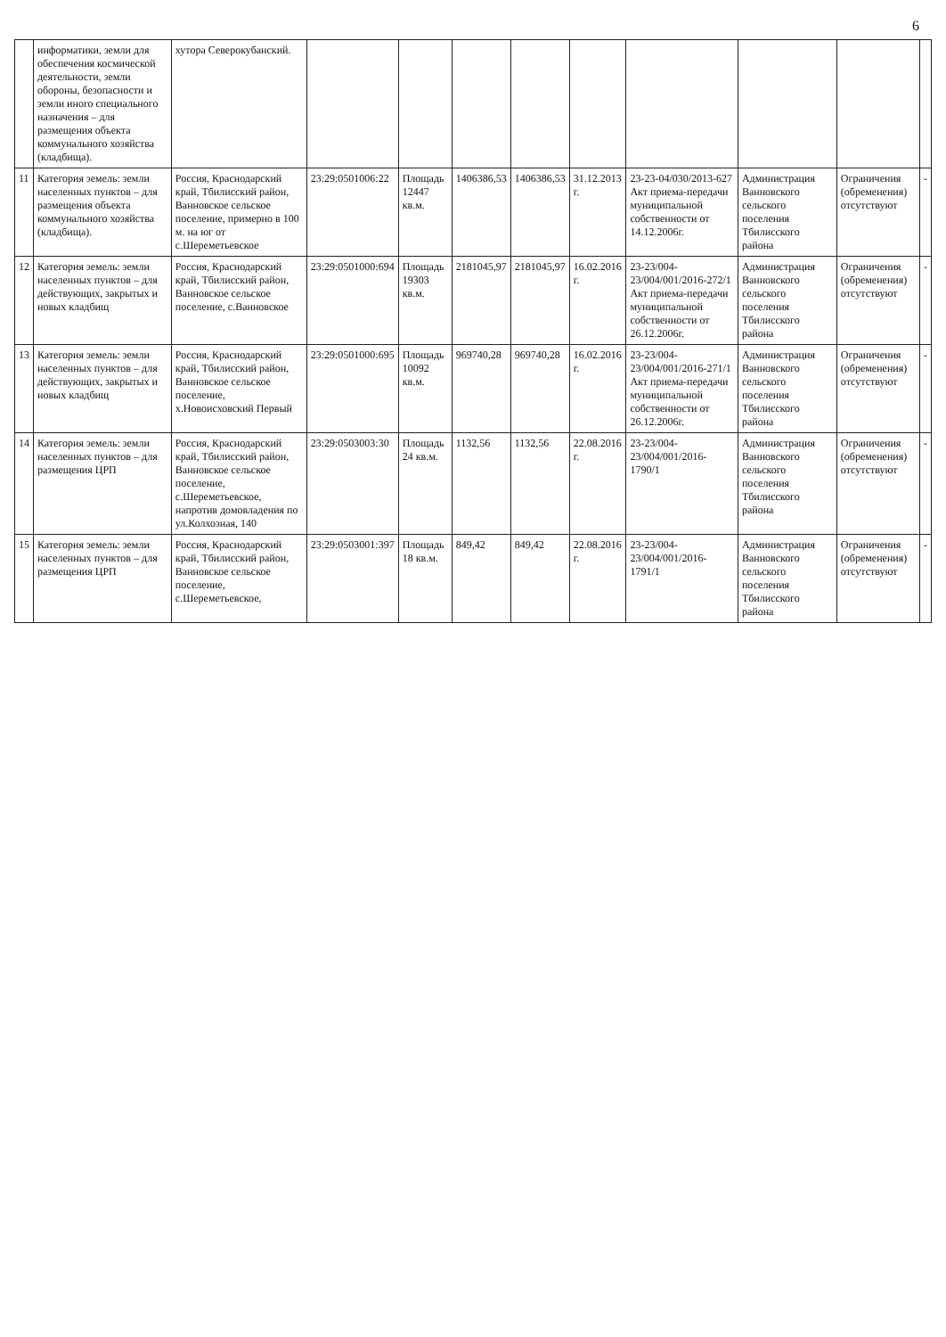6
| | информатики, земли для обеспечения космической деятельности, земли обороны, безопасности и земли иного специального назначения – для размещения объекта коммунального хозяйства (кладбища). | хутора Северокубанский. | | | | | | | | | |
| 11 | Категория земель: земли населенных пунктов – для размещения объекта коммунального хозяйства (кладбища). | Россия, Краснодарский край, Тбилисский район, Ванновское сельское поселение, примерно в 100 м. на юг от с.Шереметьевское | 23:29:0501006:22 | Площадь 12447 кв.м. | 1406386,53 | 1406386,53 | 31.12.2013 г. | 23-23-04/030/2013-627 Акт приема-передачи муниципальной собственности от 14.12.2006г. | Администрация Ванновского сельского поселения Тбилисского района | Ограничения (обременения) отсутствуют | - |
| 12 | Категория земель: земли населенных пунктов – для действующих, закрытых и новых кладбищ | Россия, Краснодарский край, Тбилисский район, Ванновское сельское поселение, с.Ванновское | 23:29:0501000:694 | Площадь 19303 кв.м. | 2181045,97 | 2181045,97 | 16.02.2016 г. | 23-23/004-23/004/001/2016-272/1 Акт приема-передачи муниципальной собственности от 26.12.2006г. | Администрация Ванновского сельского поселения Тбилисского района | Ограничения (обременения) отсутствуют | - |
| 13 | Категория земель: земли населенных пунктов – для действующих, закрытых и новых кладбищ | Россия, Краснодарский край, Тбилисский район, Ванновское сельское поселение, х.Новоисховский Первый | 23:29:0501000:695 | Площадь 10092 кв.м. | 969740,28 | 969740,28 | 16.02.2016 г. | 23-23/004-23/004/001/2016-271/1 Акт приема-передачи муниципальной собственности от 26.12.2006г. | Администрация Ванновского сельского поселения Тбилисского района | Ограничения (обременения) отсутствуют | - |
| 14 | Категория земель: земли населенных пунктов – для размещения ЦРП | Россия, Краснодарский край, Тбилисский район, Ванновское сельское поселение, с.Шереметьевское, напротив домовладения по ул.Колхозная, 140 | 23:29:0503003:30 | Площадь 24 кв.м. | 1132,56 | 1132,56 | 22.08.2016 г. | 23-23/004-23/004/001/2016-1790/1 | Администрация Ванновского сельского поселения Тбилисского района | Ограничения (обременения) отсутствуют | - |
| 15 | Категория земель: земли населенных пунктов – для размещения ЦРП | Россия, Краснодарский край, Тбилисский район, Ванновское сельское поселение, с.Шереметьевское, | 23:29:0503001:397 | Площадь 18 кв.м. | 849,42 | 849,42 | 22.08.2016 г. | 23-23/004-23/004/001/2016-1791/1 | Администрация Ванновского сельского поселения Тбилисского района | Ограничения (обременения) отсутствуют | - |